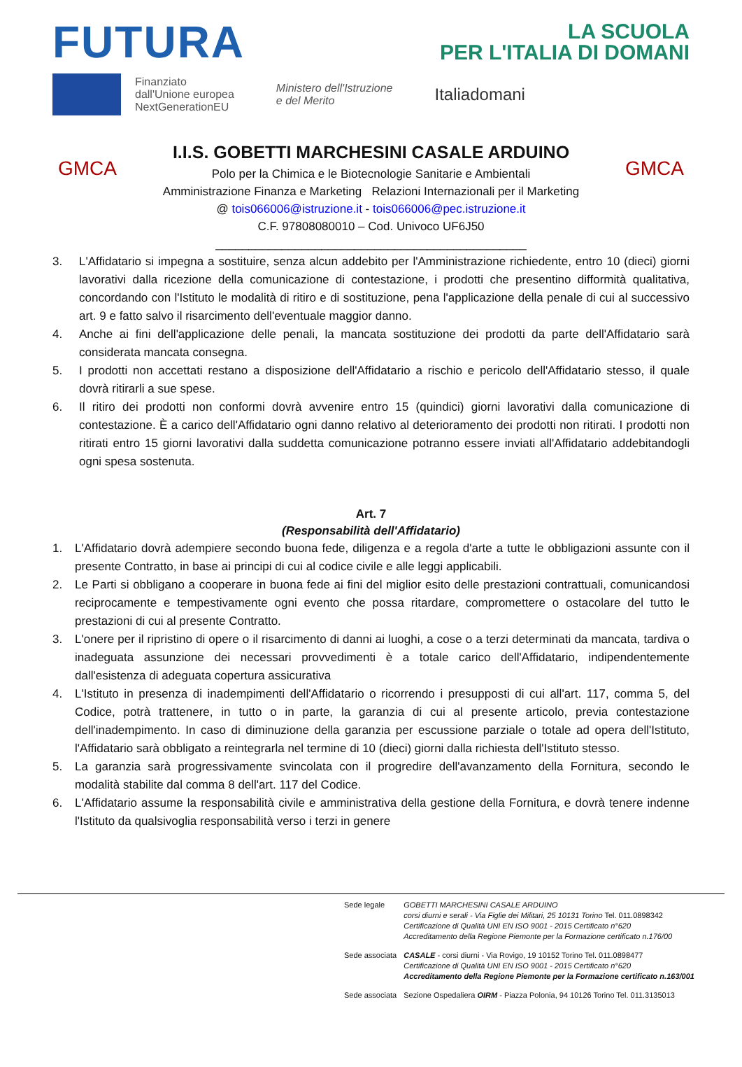FUTURA
LA SCUOLA
PER L'ITALIA DI DOMANI
Finanziato
dall'Unione europea
NextGenerationEU
Ministero dell'Istruzione
e del Merito
Italiadomani
GMCA
I.I.S. GOBETTI MARCHESINI CASALE ARDUINO
Polo per la Chimica e le Biotecnologie Sanitarie e Ambientali
Amministrazione Finanza e Marketing Relazioni Internazionali per il Marketing
@ tois066006@istruzione.it - tois066006@pec.istruzione.it
C.F. 97808080010 – Cod. Univoco UF6J50
_______________________________________________
GMCA
3. L'Affidatario si impegna a sostituire, senza alcun addebito per l'Amministrazione richiedente, entro 10 (dieci) giorni lavorativi dalla ricezione della comunicazione di contestazione, i prodotti che presentino difformità qualitativa, concordando con l'Istituto le modalità di ritiro e di sostituzione, pena l'applicazione della penale di cui al successivo art. 9 e fatto salvo il risarcimento dell'eventuale maggior danno.
4. Anche ai fini dell'applicazione delle penali, la mancata sostituzione dei prodotti da parte dell'Affidatario sarà considerata mancata consegna.
5. I prodotti non accettati restano a disposizione dell'Affidatario a rischio e pericolo dell'Affidatario stesso, il quale dovrà ritirarli a sue spese.
6. Il ritiro dei prodotti non conformi dovrà avvenire entro 15 (quindici) giorni lavorativi dalla comunicazione di contestazione. È a carico dell'Affidatario ogni danno relativo al deterioramento dei prodotti non ritirati. I prodotti non ritirati entro 15 giorni lavorativi dalla suddetta comunicazione potranno essere inviati all'Affidatario addebitandogli ogni spesa sostenuta.
Art. 7
(Responsabilità dell'Affidatario)
1. L'Affidatario dovrà adempiere secondo buona fede, diligenza e a regola d'arte a tutte le obbligazioni assunte con il presente Contratto, in base ai principi di cui al codice civile e alle leggi applicabili.
2. Le Parti si obbligano a cooperare in buona fede ai fini del miglior esito delle prestazioni contrattuali, comunicandosi reciprocamente e tempestivamente ogni evento che possa ritardare, compromettere o ostacolare del tutto le prestazioni di cui al presente Contratto.
3. L'onere per il ripristino di opere o il risarcimento di danni ai luoghi, a cose o a terzi determinati da mancata, tardiva o inadeguata assunzione dei necessari provvedimenti è a totale carico dell'Affidatario, indipendentemente dall'esistenza di adeguata copertura assicurativa
4. L'Istituto in presenza di inadempimenti dell'Affidatario o ricorrendo i presupposti di cui all'art. 117, comma 5, del Codice, potrà trattenere, in tutto o in parte, la garanzia di cui al presente articolo, previa contestazione dell'inadempimento. In caso di diminuzione della garanzia per escussione parziale o totale ad opera dell'Istituto, l'Affidatario sarà obbligato a reintegrarla nel termine di 10 (dieci) giorni dalla richiesta dell'Istituto stesso.
5. La garanzia sarà progressivamente svincolata con il progredire dell'avanzamento della Fornitura, secondo le modalità stabilite dal comma 8 dell'art. 117 del Codice.
6. L'Affidatario assume la responsabilità civile e amministrativa della gestione della Fornitura, e dovrà tenere indenne l'Istituto da qualsivoglia responsabilità verso i terzi in genere
| Sede legale | GOBETTI MARCHESINI CASALE ARDUINO corsi diurni e serali - Via Figlie dei Militari, 25 10131 Torino Tel. 011.0898342 Certificazione di Qualità UNI EN ISO 9001 - 2015 Certificato n°620 Accreditamento della Regione Piemonte per la Formazione certificato n.176/00 |
| Sede associata | CASALE - corsi diurni - Via Rovigo, 19 10152 Torino Tel. 011.0898477 Certificazione di Qualità UNI EN ISO 9001 - 2015 Certificato n°620 Accreditamento della Regione Piemonte per la Formazione certificato n.163/001 |
| Sede associata | Sezione Ospedaliera OIRM - Piazza Polonia, 94 10126 Torino Tel. 011.3135013 |